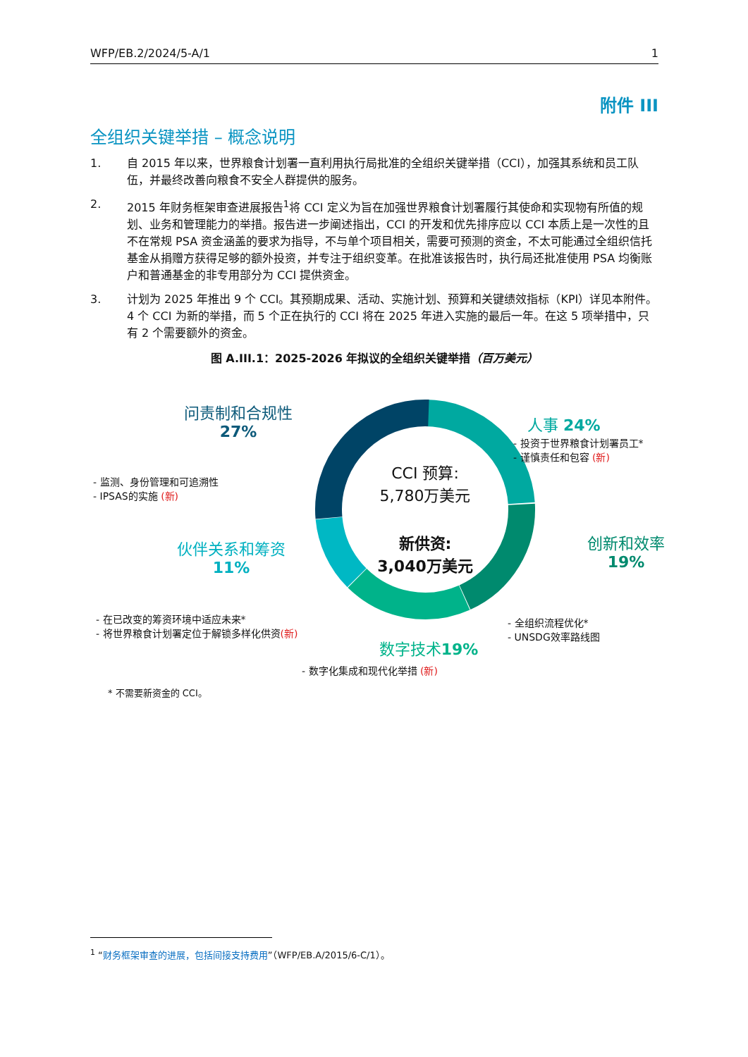WFP/EB.2/2024/5-A/1 1
附件 III
全组织关键举措 – 概念说明
1. 自 2015 年以来，世界粮食计划署一直利用执行局批准的全组织关键举措（CCI），加强其系统和员工队伍，并最终改善向粮食不安全人群提供的服务。
2. 2015 年财务框架审查进展报告<sup>1</sup>将 CCI 定义为旨在加强世界粮食计划署履行其使命和实现物有所值的规划、业务和管理能力的举措。报告进一步阐述指出，CCI 的开发和优先排序应以 CCI 本质上是一次性的且不在常规 PSA 资金涵盖的要求为指导，不与单个项目相关，需要可预测的资金，不太可能通过全组织信托基金从捐赠方获得足够的额外投资，并专注于组织变革。在批准该报告时，执行局还批准使用 PSA 均衡账户和普通基金的非专用部分为 CCI 提供资金。
3. 计划为 2025 年推出 9 个 CCI。其预期成果、活动、实施计划、预算和关键绩效指标（KPI）详见本附件。4 个 CCI 为新的举措，而 5 个正在执行的 CCI 将在 2025 年进入实施的最后一年。在这 5 项举措中，只有 2 个需要额外的资金。
图 A.III.1：2025-2026 年拟议的全组织关键举措（百万美元）
CCI 预算:
5,780万美元
新供资:
3,040万美元
问责制和合规性
27%
- 监测、身份管理和可追溯性
- IPSAS的实施 (新)
伙伴关系和筹资
11%
- 在已改变的筹资环境中适应未来*
- 将世界粮食计划署定位于解锁多样化供资(新)
人事 24%
- 投资于世界粮食计划署员工*
- 谨慎责任和包容 (新)
创新和效率
19%
- 全组织流程优化*
- UNSDG效率路线图
数字技术19%
- 数字化集成和现代化举措 (新)
* 不需要新资金的 CCI。
<sup>1</sup> “财务框架审查的进展，包括间接支持费用”（WFP/EB.A/2015/6-C/1）。